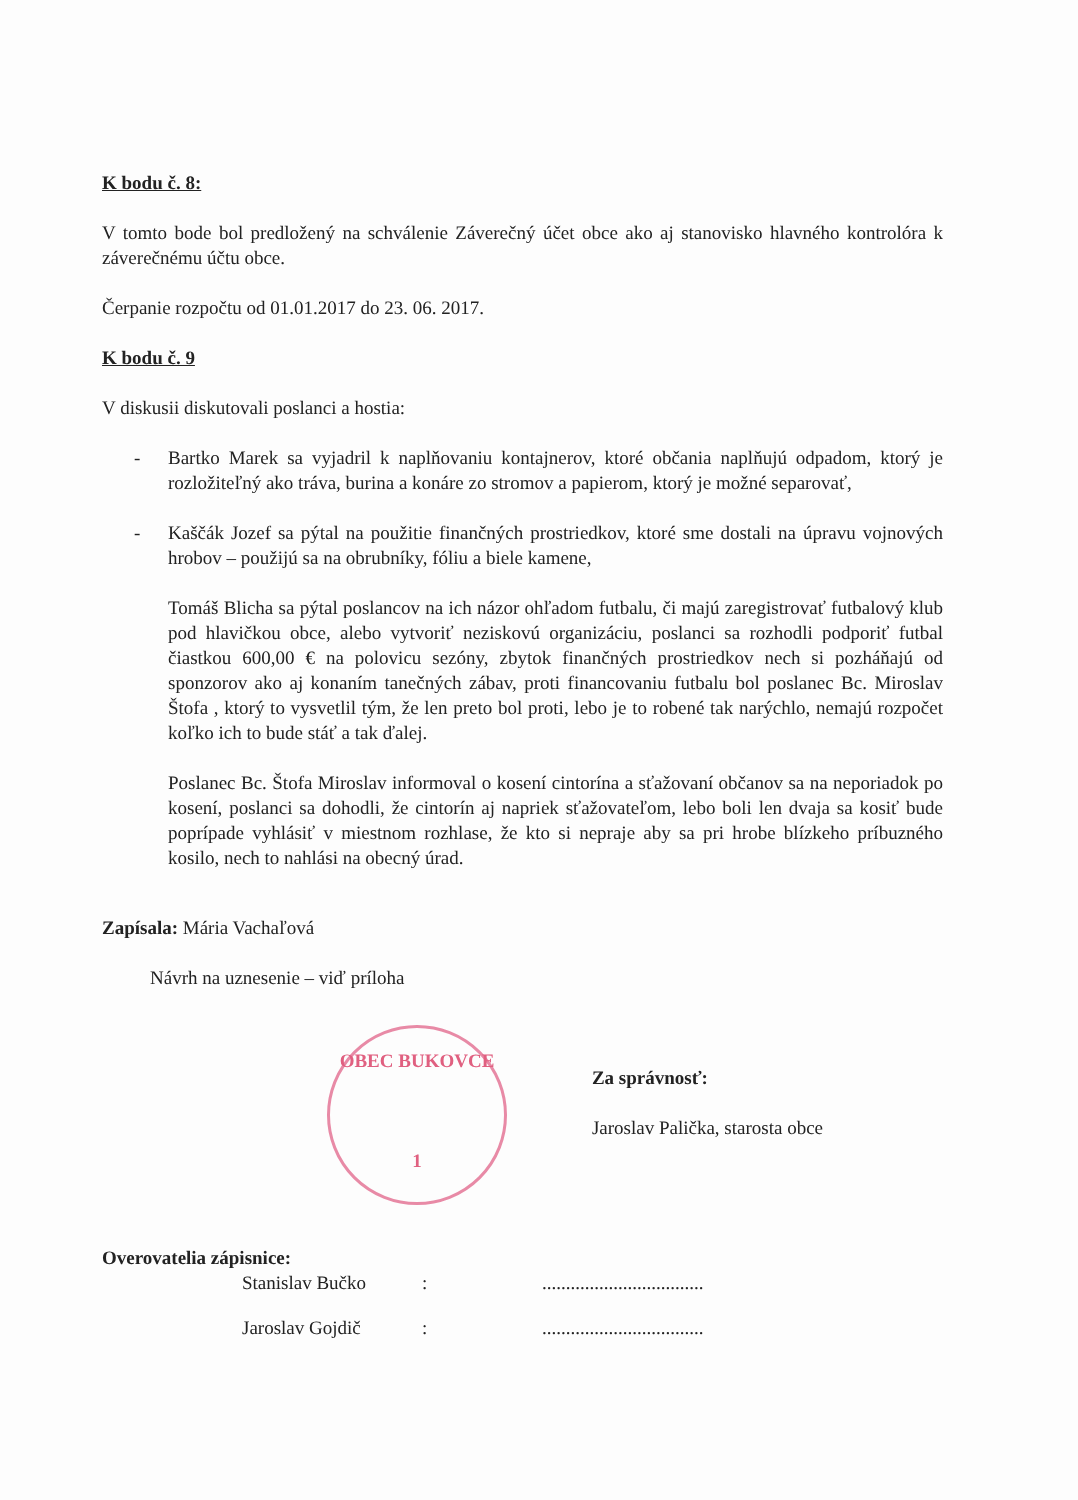K bodu č. 8:
V tomto bode bol predložený na schválenie Záverečný účet obce ako aj stanovisko hlavného kontrolóra k záverečnému účtu obce.
Čerpanie rozpočtu od 01.01.2017 do 23. 06. 2017.
K bodu č. 9
V diskusii diskutovali poslanci a hostia:
- Bartko Marek sa vyjadril k naplňovaniu kontajnerov, ktoré občania naplňujú odpadom, ktorý je rozložiteľný ako tráva, burina a konáre zo stromov a papierom, ktorý je možné separovať,
- Kaščák Jozef sa pýtal na použitie finančných prostriedkov, ktoré sme dostali na úpravu vojnových hrobov – použijú sa na obrubníky, fóliu a biele kamene,
Tomáš Blicha sa pýtal poslancov na ich názor ohľadom futbalu, či majú zaregistrovať futbalový klub pod hlavičkou obce, alebo vytvoriť neziskovú organizáciu, poslanci sa rozhodli podporiť futbal čiastkou 600,00 € na polovicu sezóny, zbytok finančných prostriedkov nech si pozháňajú od sponzorov ako aj konaním tanečných zábav, proti financovaniu futbalu bol poslanec Bc. Miroslav Štofa , ktorý to vysvetlil tým, že len preto bol proti, lebo je to robené tak narýchlo, nemajú rozpočet koľko ich to bude stáť a tak ďalej.
Poslanec Bc. Štofa Miroslav informoval o kosení cintorína a sťažovaní občanov sa na neporiadok po kosení, poslanci sa dohodli, že cintorín aj napriek sťažovateľom, lebo boli len dvaja sa kosiť bude poprípade vyhlásiť v miestnom rozhlase, že kto si nepraje aby sa pri hrobe blízkeho príbuzného kosilo, nech to nahlási na obecný úrad.
Zapísala: Mária Vachaľová
Návrh na uznesenie – viď príloha
OBEC BUKOVCE
1
Za správnosť:
Jaroslav Palička, starosta obce
Overovatelia zápisnice:
Stanislav Bučko:..................................
Jaroslav Gojdič:..................................